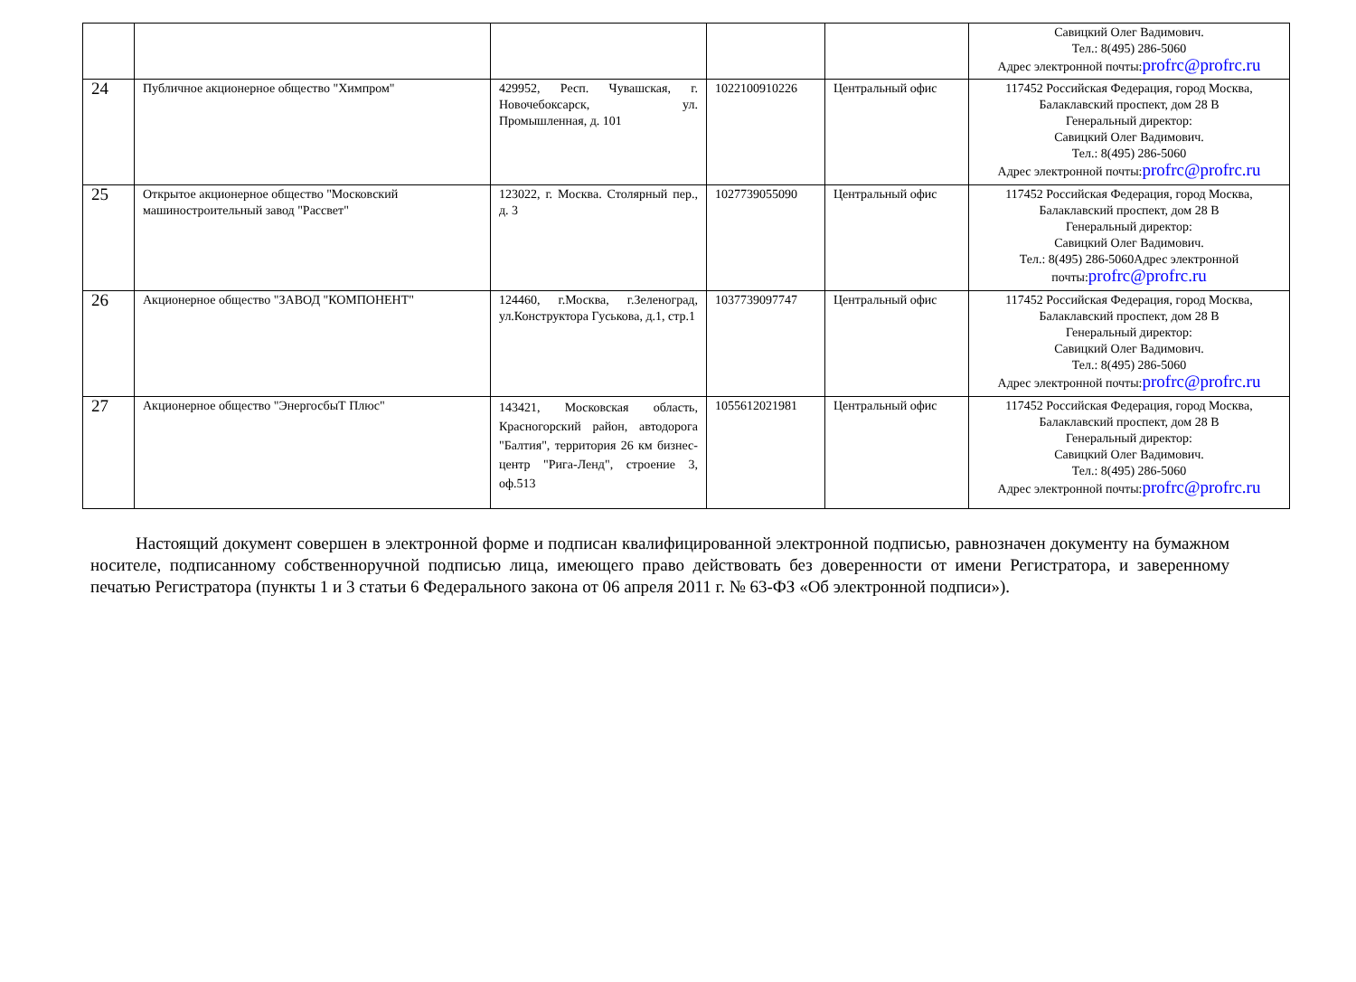| | | | | | Савицкий Олег Вадимович. Тел.: 8(495) 286-5060 Адрес электронной почты: profrc@profrc.ru |
| 24 | Публичное акционерное общество "Химпром" | 429952, Респ. Чувашская, г. Новочебоксарск, ул. Промышленная, д. 101 | 1022100910226 | Центральный офис | 117452 Российская Федерация, город Москва, Балаклавский проспект, дом 28 В Генеральный директор: Савицкий Олег Вадимович. Тел.: 8(495) 286-5060 Адрес электронной почты: profrc@profrc.ru |
| 25 | Открытое акционерное общество "Московский машиностроительный завод "Рассвет" | 123022, г. Москва. Столярный пер., д. 3 | 1027739055090 | Центральный офис | 117452 Российская Федерация, город Москва, Балаклавский проспект, дом 28 В Генеральный директор: Савицкий Олег Вадимович. Тел.: 8(495) 286-5060Адрес электронной почты: profrc@profrc.ru |
| 26 | Акционерное общество "ЗАВОД "КОМПОНЕНТ" | 124460, г.Москва, г.Зеленоград, ул.Конструктора Гуськова, д.1, стр.1 | 1037739097747 | Центральный офис | 117452 Российская Федерация, город Москва, Балаклавский проспект, дом 28 В Генеральный директор: Савицкий Олег Вадимович. Тел.: 8(495) 286-5060 Адрес электронной почты: profrc@profrc.ru |
| 27 | Акционерное общество "ЭнергосбыТ Плюс" | 143421, Московская область, Красногорский район, автодорога "Балтия", территория 26 км бизнес-центр "Рига-Ленд", строение 3, оф.513 | 1055612021981 | Центральный офис | 117452 Российская Федерация, город Москва, Балаклавский проспект, дом 28 В Генеральный директор: Савицкий Олег Вадимович. Тел.: 8(495) 286-5060 Адрес электронной почты: profrc@profrc.ru |
Настоящий документ совершен в электронной форме и подписан квалифицированной электронной подписью, равнозначен документу на бумажном носителе, подписанному собственноручной подписью лица, имеющего право действовать без доверенности от имени Регистратора, и заверенному печатью Регистратора (пункты 1 и 3 статьи 6 Федерального закона от 06 апреля 2011 г. № 63-ФЗ «Об электронной подписи»).